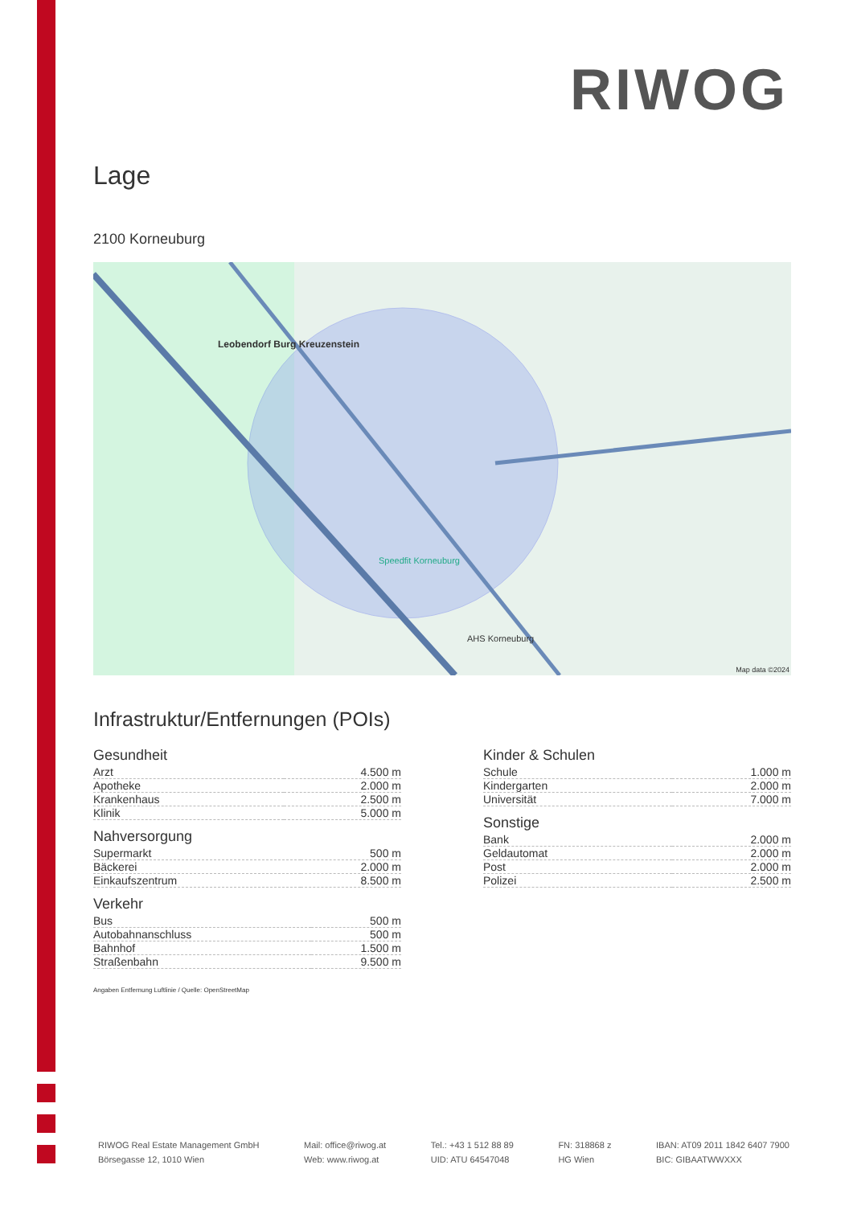RIWOG
Lage
2100 Korneuburg
Leobendorf Burg Kreuzenstein
Speedfit Korneuburg
AHS Korneuburg
Map data ©2024
Infrastruktur/Entfernungen (POIs)
Gesundheit
| Arzt | 4.500 m |
| Apotheke | 2.000 m |
| Krankenhaus | 2.500 m |
| Klinik | 5.000 m |
Nahversorgung
| Supermarkt | 500 m |
| Bäckerei | 2.000 m |
| Einkaufszentrum | 8.500 m |
Verkehr
| Bus | 500 m |
| Autobahnanschluss | 500 m |
| Bahnhof | 1.500 m |
| Straßenbahn | 9.500 m |
Kinder & Schulen
| Schule | 1.000 m |
| Kindergarten | 2.000 m |
| Universität | 7.000 m |
Sonstige
| Bank | 2.000 m |
| Geldautomat | 2.000 m |
| Post | 2.000 m |
| Polizei | 2.500 m |
Angaben Entfernung Luftlinie / Quelle: OpenStreetMap
RIWOG Real Estate Management GmbH
Börsegasse 12, 1010 Wien
Mail: office@riwog.at
Web: www.riwog.at
Tel.: +43 1 512 88 89
UID: ATU 64547048
FN: 318868 z
HG Wien
IBAN: AT09 2011 1842 6407 7900
BIC: GIBAATWWXXX